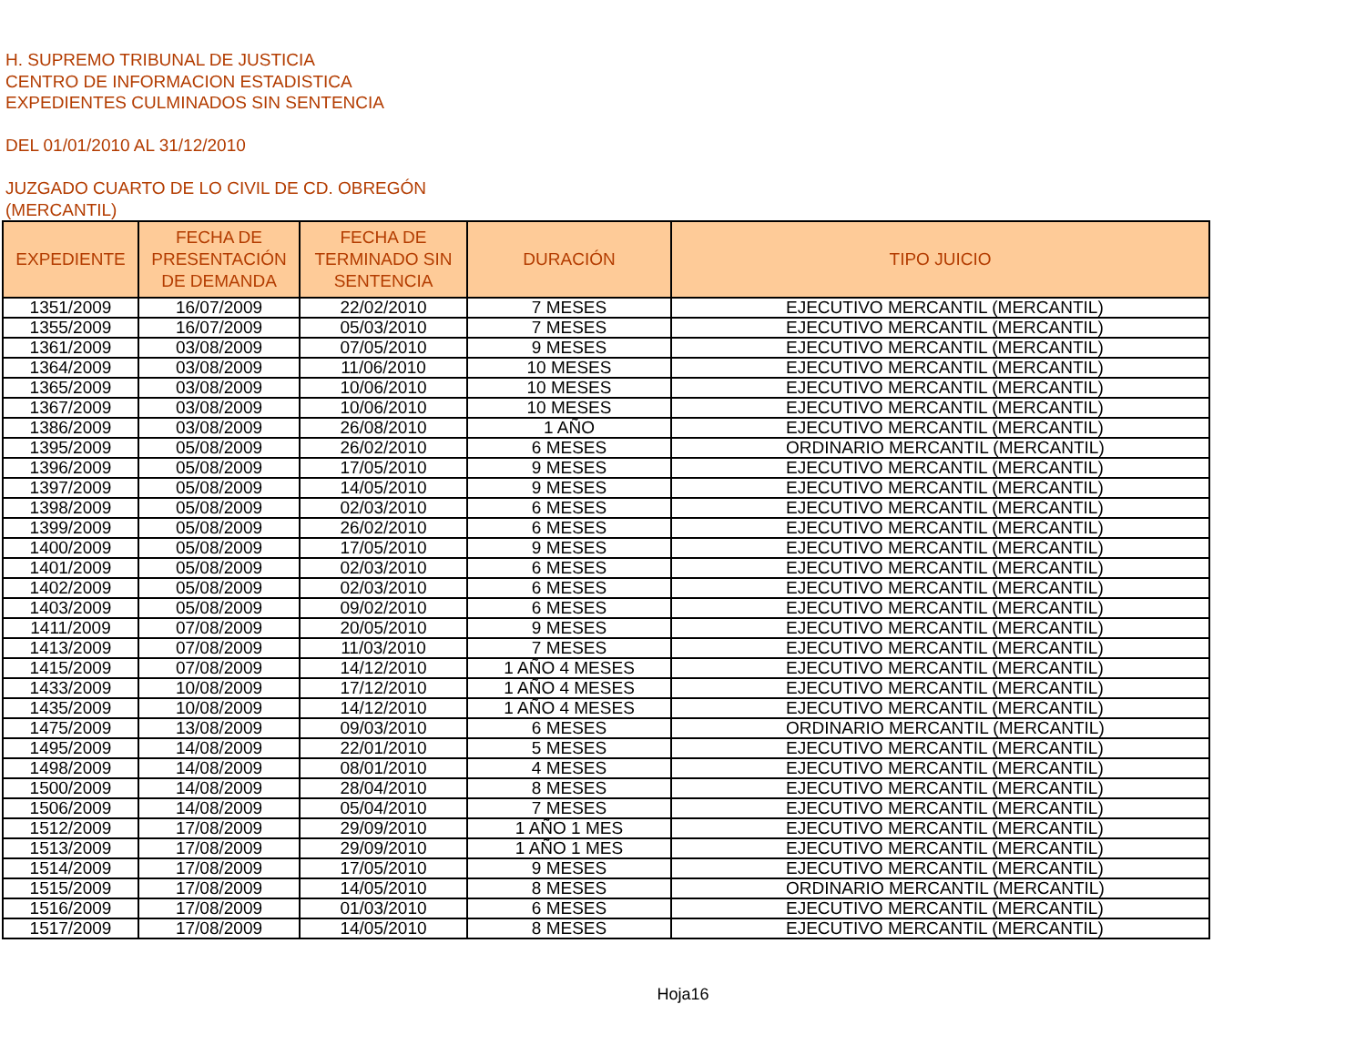H. SUPREMO TRIBUNAL DE JUSTICIA
CENTRO DE INFORMACION ESTADISTICA
EXPEDIENTES CULMINADOS SIN SENTENCIA
DEL 01/01/2010 AL 31/12/2010
JUZGADO CUARTO DE LO CIVIL DE CD. OBREGÓN
(MERCANTIL)
| EXPEDIENTE | FECHA DE PRESENTACIÓN DE DEMANDA | FECHA DE TERMINADO SIN SENTENCIA | DURACIÓN | TIPO JUICIO |
| --- | --- | --- | --- | --- |
| 1351/2009 | 16/07/2009 | 22/02/2010 | 7 MESES | EJECUTIVO MERCANTIL (MERCANTIL) |
| 1355/2009 | 16/07/2009 | 05/03/2010 | 7 MESES | EJECUTIVO MERCANTIL (MERCANTIL) |
| 1361/2009 | 03/08/2009 | 07/05/2010 | 9 MESES | EJECUTIVO MERCANTIL (MERCANTIL) |
| 1364/2009 | 03/08/2009 | 11/06/2010 | 10 MESES | EJECUTIVO MERCANTIL (MERCANTIL) |
| 1365/2009 | 03/08/2009 | 10/06/2010 | 10 MESES | EJECUTIVO MERCANTIL (MERCANTIL) |
| 1367/2009 | 03/08/2009 | 10/06/2010 | 10 MESES | EJECUTIVO MERCANTIL (MERCANTIL) |
| 1386/2009 | 03/08/2009 | 26/08/2010 | 1 AÑO | EJECUTIVO MERCANTIL (MERCANTIL) |
| 1395/2009 | 05/08/2009 | 26/02/2010 | 6 MESES | ORDINARIO MERCANTIL (MERCANTIL) |
| 1396/2009 | 05/08/2009 | 17/05/2010 | 9 MESES | EJECUTIVO MERCANTIL (MERCANTIL) |
| 1397/2009 | 05/08/2009 | 14/05/2010 | 9 MESES | EJECUTIVO MERCANTIL (MERCANTIL) |
| 1398/2009 | 05/08/2009 | 02/03/2010 | 6 MESES | EJECUTIVO MERCANTIL (MERCANTIL) |
| 1399/2009 | 05/08/2009 | 26/02/2010 | 6 MESES | EJECUTIVO MERCANTIL (MERCANTIL) |
| 1400/2009 | 05/08/2009 | 17/05/2010 | 9 MESES | EJECUTIVO MERCANTIL (MERCANTIL) |
| 1401/2009 | 05/08/2009 | 02/03/2010 | 6 MESES | EJECUTIVO MERCANTIL (MERCANTIL) |
| 1402/2009 | 05/08/2009 | 02/03/2010 | 6 MESES | EJECUTIVO MERCANTIL (MERCANTIL) |
| 1403/2009 | 05/08/2009 | 09/02/2010 | 6 MESES | EJECUTIVO MERCANTIL (MERCANTIL) |
| 1411/2009 | 07/08/2009 | 20/05/2010 | 9 MESES | EJECUTIVO MERCANTIL (MERCANTIL) |
| 1413/2009 | 07/08/2009 | 11/03/2010 | 7 MESES | EJECUTIVO MERCANTIL (MERCANTIL) |
| 1415/2009 | 07/08/2009 | 14/12/2010 | 1 AÑO 4 MESES | EJECUTIVO MERCANTIL (MERCANTIL) |
| 1433/2009 | 10/08/2009 | 17/12/2010 | 1 AÑO 4 MESES | EJECUTIVO MERCANTIL (MERCANTIL) |
| 1435/2009 | 10/08/2009 | 14/12/2010 | 1 AÑO 4 MESES | EJECUTIVO MERCANTIL (MERCANTIL) |
| 1475/2009 | 13/08/2009 | 09/03/2010 | 6 MESES | ORDINARIO MERCANTIL (MERCANTIL) |
| 1495/2009 | 14/08/2009 | 22/01/2010 | 5 MESES | EJECUTIVO MERCANTIL (MERCANTIL) |
| 1498/2009 | 14/08/2009 | 08/01/2010 | 4 MESES | EJECUTIVO MERCANTIL (MERCANTIL) |
| 1500/2009 | 14/08/2009 | 28/04/2010 | 8 MESES | EJECUTIVO MERCANTIL (MERCANTIL) |
| 1506/2009 | 14/08/2009 | 05/04/2010 | 7 MESES | EJECUTIVO MERCANTIL (MERCANTIL) |
| 1512/2009 | 17/08/2009 | 29/09/2010 | 1 AÑO 1 MES | EJECUTIVO MERCANTIL (MERCANTIL) |
| 1513/2009 | 17/08/2009 | 29/09/2010 | 1 AÑO 1 MES | EJECUTIVO MERCANTIL (MERCANTIL) |
| 1514/2009 | 17/08/2009 | 17/05/2010 | 9 MESES | EJECUTIVO MERCANTIL (MERCANTIL) |
| 1515/2009 | 17/08/2009 | 14/05/2010 | 8 MESES | ORDINARIO MERCANTIL (MERCANTIL) |
| 1516/2009 | 17/08/2009 | 01/03/2010 | 6 MESES | EJECUTIVO MERCANTIL (MERCANTIL) |
| 1517/2009 | 17/08/2009 | 14/05/2010 | 8 MESES | EJECUTIVO MERCANTIL (MERCANTIL) |
Hoja16